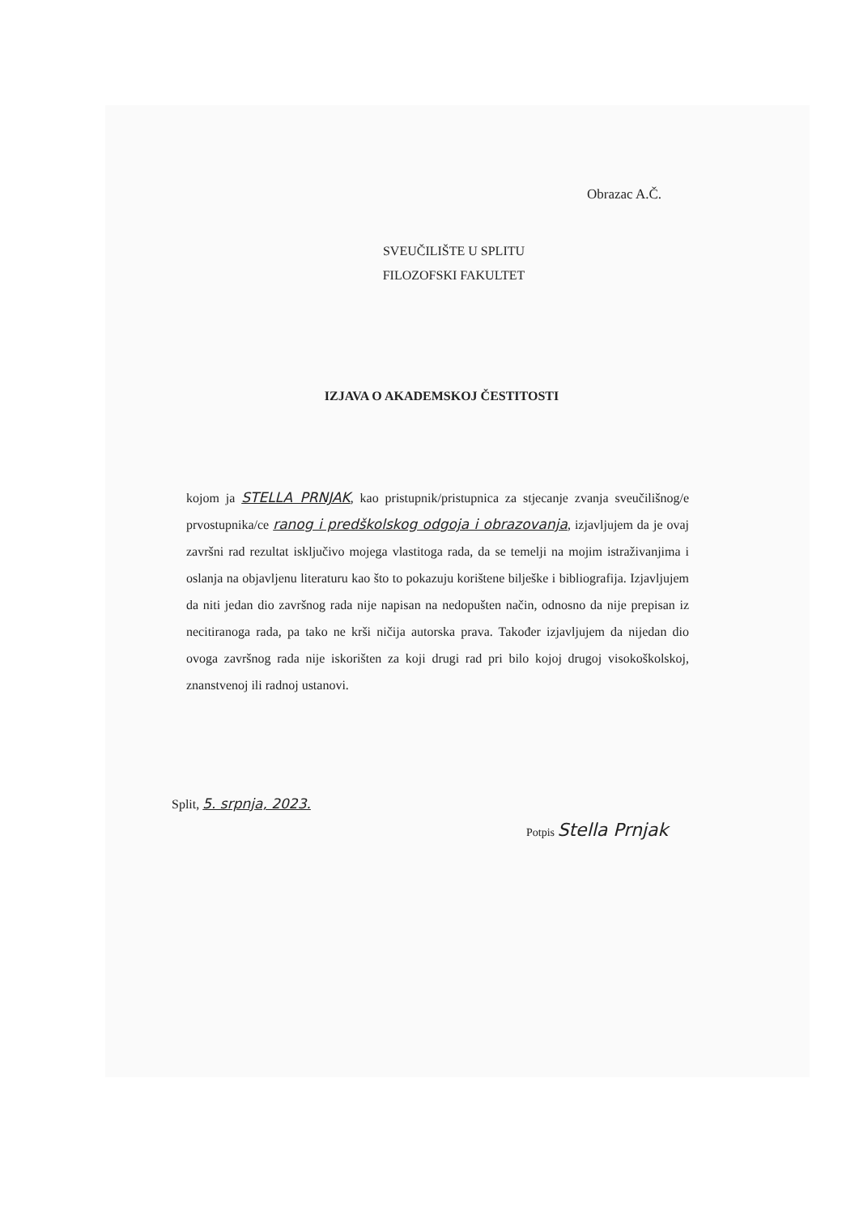Obrazac A.Č.
SVEUČILIŠTE U SPLITU
FILOZOFSKI FAKULTET
IZJAVA O AKADEMSKOJ ČESTITOSTI
kojom ja STELLA PRNJAK, kao pristupnik/pristupnica za stjecanje zvanja sveučilišnog/e prvostupnika/ce ranog i predškolskog odgoja i obrazovanja, izjavljujem da je ovaj završni rad rezultat isključivo mojega vlastitoga rada, da se temelji na mojim istraživanjima i oslanja na objavljenu literaturu kao što to pokazuju korištene bilješke i bibliografija. Izjavljujem da niti jedan dio završnog rada nije napisan na nedopušten način, odnosno da nije prepisan iz necitiranoga rada, pa tako ne krši ničija autorska prava. Također izjavljujem da nijedan dio ovoga završnog rada nije iskorišten za koji drugi rad pri bilo kojoj drugoj visokoškolskoj, znanstvenoj ili radnoj ustanovi.
Split, 5. srpnja, 2023.
Potpis Stella Prnjak